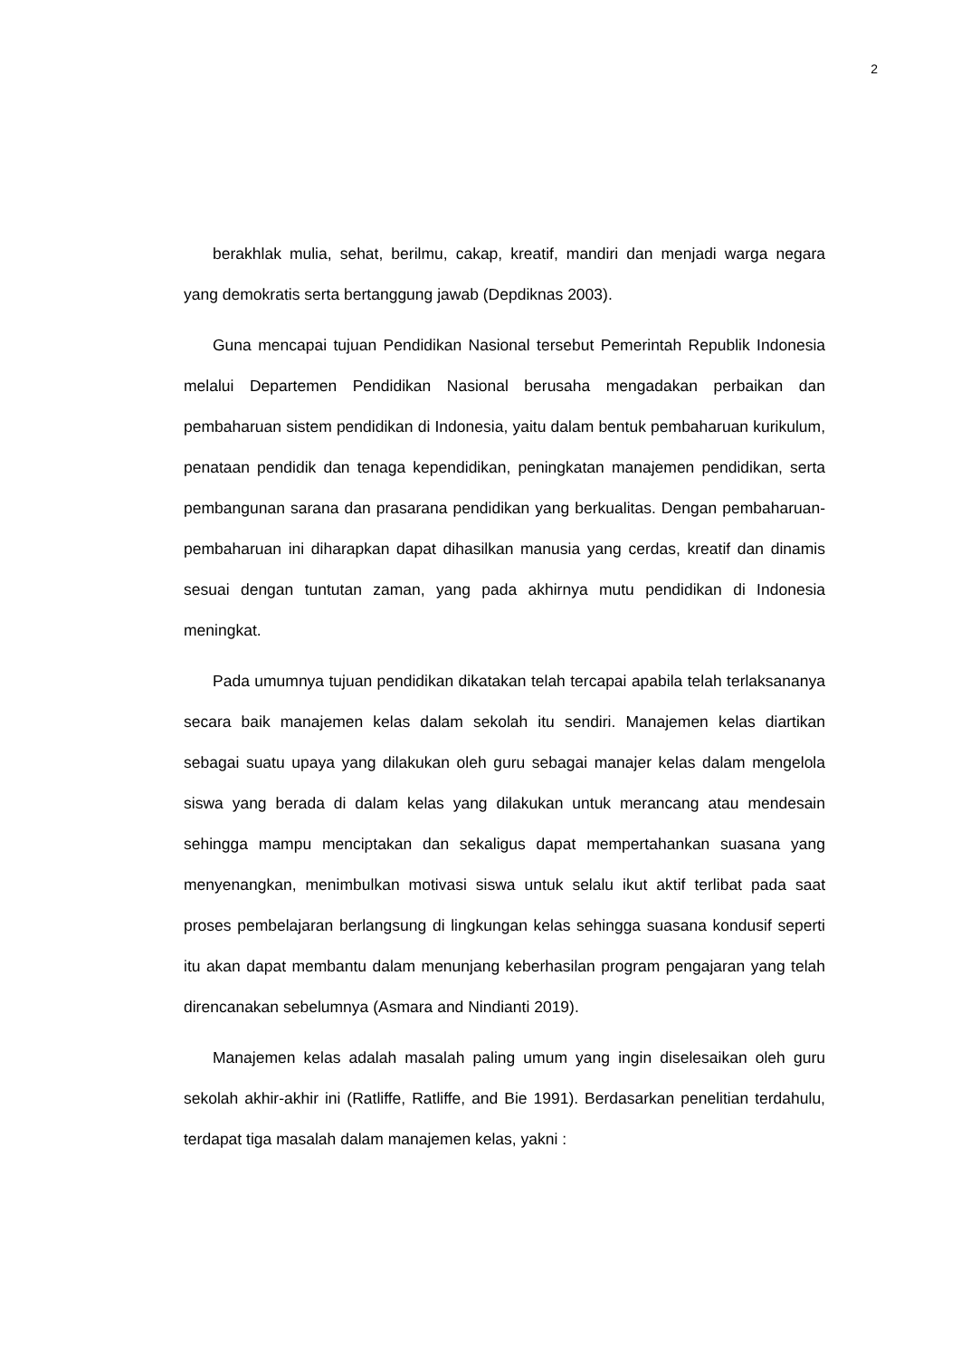2
berakhlak mulia, sehat, berilmu, cakap, kreatif, mandiri dan menjadi warga negara yang demokratis serta bertanggung jawab (Depdiknas 2003).
Guna mencapai tujuan Pendidikan Nasional tersebut Pemerintah Republik Indonesia melalui Departemen Pendidikan Nasional berusaha mengadakan perbaikan dan pembaharuan sistem pendidikan di Indonesia, yaitu dalam bentuk pembaharuan kurikulum, penataan pendidik dan tenaga kependidikan, peningkatan manajemen pendidikan, serta pembangunan sarana dan prasarana pendidikan yang berkualitas. Dengan pembaharuan-pembaharuan ini diharapkan dapat dihasilkan manusia yang cerdas, kreatif dan dinamis sesuai dengan tuntutan zaman, yang pada akhirnya mutu pendidikan di Indonesia meningkat.
Pada umumnya tujuan pendidikan dikatakan telah tercapai apabila telah terlaksananya secara baik manajemen kelas dalam sekolah itu sendiri. Manajemen kelas diartikan sebagai suatu upaya yang dilakukan oleh guru sebagai manajer kelas dalam mengelola siswa yang berada di dalam kelas yang dilakukan untuk merancang atau mendesain sehingga mampu menciptakan dan sekaligus dapat mempertahankan suasana yang menyenangkan, menimbulkan motivasi siswa untuk selalu ikut aktif terlibat pada saat proses pembelajaran berlangsung di lingkungan kelas sehingga suasana kondusif seperti itu akan dapat membantu dalam menunjang keberhasilan program pengajaran yang telah direncanakan sebelumnya (Asmara and Nindianti 2019).
Manajemen kelas adalah masalah paling umum yang ingin diselesaikan oleh guru sekolah akhir-akhir ini (Ratliffe, Ratliffe, and Bie 1991). Berdasarkan penelitian terdahulu, terdapat tiga masalah dalam manajemen kelas, yakni :